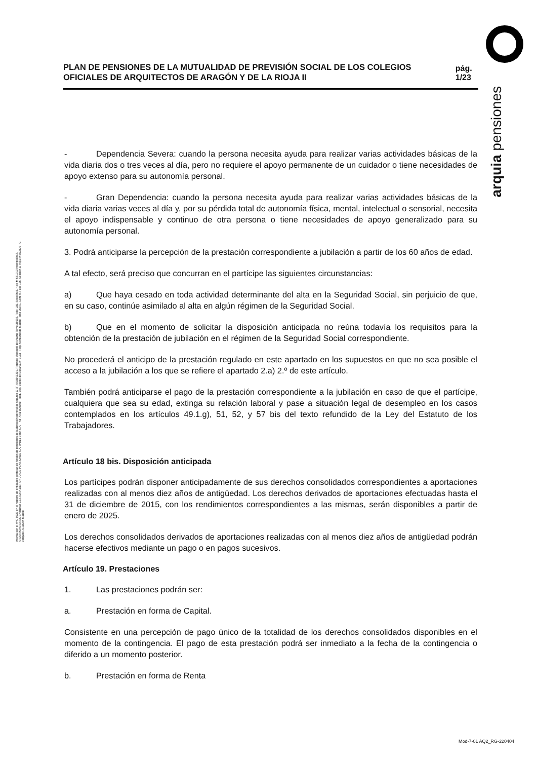arquia pensiones
Inscrita con el nº G 0137 en el registro de entidades gestoras de fondos de pensiones de la dirección general de seguros C.I.F. A 58843301. Registro Mercantil de Madrid Tomo 36992, Folio 185, Sección 8, Hoja M-661013 Inscripción 2. ARQUIPENSIONES ENTIDAD GESTORA DE FONDO DE PENSIONES S.A. Arquia Bank S.A. - NIF A 08 809808 - Reg. Esp. Banco de España, nº 3183 - Reg. Mercantil de Madrid Tomo 36871, Libro 0, Folio 136, Sección 8, Hoja M 659820 - C Barquillo, 6 28004 Madrid
PLAN DE PENSIONES DE LA MUTUALIDAD DE PREVISIÓN SOCIAL DE LOS COLEGIOS OFICIALES DE ARQUITECTOS DE ARAGÓN Y DE LA RIOJA II
pág. 1/23
- Dependencia Severa: cuando la persona necesita ayuda para realizar varias actividades básicas de la vida diaria dos o tres veces al día, pero no requiere el apoyo permanente de un cuidador o tiene necesidades de apoyo extenso para su autonomía personal.
- Gran Dependencia: cuando la persona necesita ayuda para realizar varias actividades básicas de la vida diaria varias veces al día y, por su pérdida total de autonomía física, mental, intelectual o sensorial, necesita el apoyo indispensable y continuo de otra persona o tiene necesidades de apoyo generalizado para su autonomía personal.
3. Podrá anticiparse la percepción de la prestación correspondiente a jubilación a partir de los 60 años de edad.
A tal efecto, será preciso que concurran en el partícipe las siguientes circunstancias:
a) Que haya cesado en toda actividad determinante del alta en la Seguridad Social, sin perjuicio de que, en su caso, continúe asimilado al alta en algún régimen de la Seguridad Social.
b) Que en el momento de solicitar la disposición anticipada no reúna todavía los requisitos para la obtención de la prestación de jubilación en el régimen de la Seguridad Social correspondiente.
No procederá el anticipo de la prestación regulado en este apartado en los supuestos en que no sea posible el acceso a la jubilación a los que se refiere el apartado 2.a) 2.º de este artículo.
También podrá anticiparse el pago de la prestación correspondiente a la jubilación en caso de que el partícipe, cualquiera que sea su edad, extinga su relación laboral y pase a situación legal de desempleo en los casos contemplados en los artículos 49.1.g), 51, 52, y 57 bis del texto refundido de la Ley del Estatuto de los Trabajadores.
Artículo 18 bis. Disposición anticipada
Los partícipes podrán disponer anticipadamente de sus derechos consolidados correspondientes a aportaciones realizadas con al menos diez años de antigüedad. Los derechos derivados de aportaciones efectuadas hasta el 31 de diciembre de 2015, con los rendimientos correspondientes a las mismas, serán disponibles a partir de enero de 2025.
Los derechos consolidados derivados de aportaciones realizadas con al menos diez años de antigüedad podrán hacerse efectivos mediante un pago o en pagos sucesivos.
Artículo 19. Prestaciones
1. Las prestaciones podrán ser:
a. Prestación en forma de Capital.
Consistente en una percepción de pago único de la totalidad de los derechos consolidados disponibles en el momento de la contingencia. El pago de esta prestación podrá ser inmediato a la fecha de la contingencia o diferido a un momento posterior.
b. Prestación en forma de Renta
Mod-7-01 AQ2_RG-220404